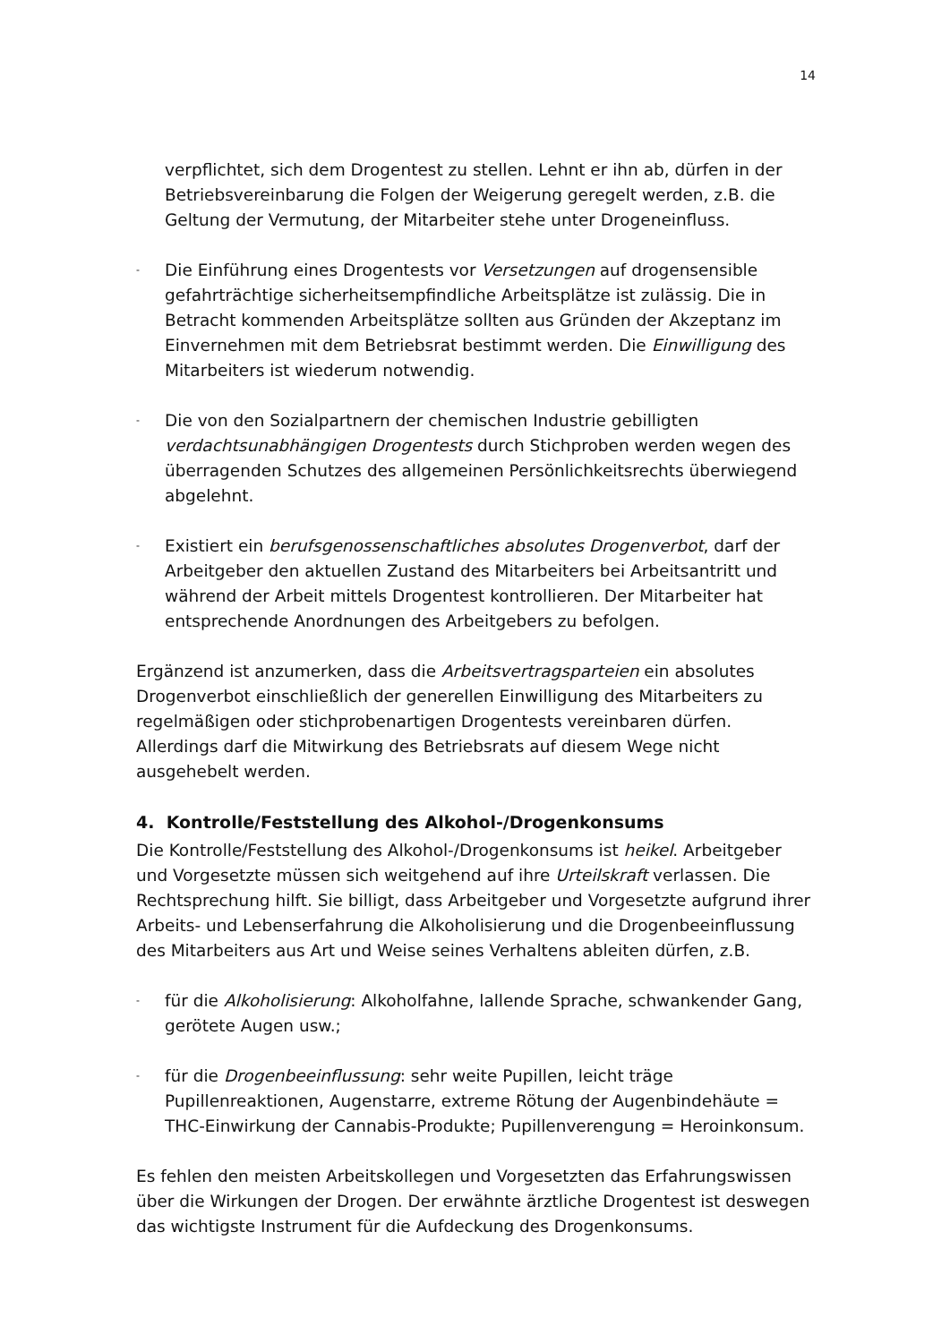14
verpflichtet, sich dem Drogentest zu stellen. Lehnt er ihn ab, dürfen in der Betriebsvereinbarung die Folgen der Weigerung geregelt werden, z.B. die Geltung der Vermutung, der Mitarbeiter stehe unter Drogeneinfluss.
-
Die Einführung eines Drogentests vor Versetzungen auf drogensensible gefahrträchtige sicherheitsempfindliche Arbeitsplätze ist zulässig. Die in Betracht kommenden Arbeitsplätze sollten aus Gründen der Akzeptanz im Einvernehmen mit dem Betriebsrat bestimmt werden. Die Einwilligung des Mitarbeiters ist wiederum notwendig.
-
Die von den Sozialpartnern der chemischen Industrie gebilligten verdachtsunabhängigen Drogentests durch Stichproben werden wegen des überragenden Schutzes des allgemeinen Persönlichkeitsrechts überwiegend abgelehnt.
-
Existiert ein berufsgenossenschaftliches absolutes Drogenverbot, darf der Arbeitgeber den aktuellen Zustand des Mitarbeiters bei Arbeitsantritt und während der Arbeit mittels Drogentest kontrollieren. Der Mitarbeiter hat entsprechende Anordnungen des Arbeitgebers zu befolgen.
Ergänzend ist anzumerken, dass die Arbeitsvertragsparteien ein absolutes Drogenverbot einschließlich der generellen Einwilligung des Mitarbeiters zu regelmäßigen oder stichprobenartigen Drogentests vereinbaren dürfen. Allerdings darf die Mitwirkung des Betriebsrats auf diesem Wege nicht ausgehebelt werden.
4. Kontrolle/Feststellung des Alkohol-/Drogenkonsums
Die Kontrolle/Feststellung des Alkohol-/Drogenkonsums ist heikel. Arbeitgeber und Vorgesetzte müssen sich weitgehend auf ihre Urteilskraft verlassen. Die Rechtsprechung hilft. Sie billigt, dass Arbeitgeber und Vorgesetzte aufgrund ihrer Arbeits- und Lebenserfahrung die Alkoholisierung und die Drogenbeeinflussung des Mitarbeiters aus Art und Weise seines Verhaltens ableiten dürfen, z.B.
-
für die Alkoholisierung: Alkoholfahne, lallende Sprache, schwankender Gang, gerötete Augen usw.;
-
für die Drogenbeeinflussung: sehr weite Pupillen, leicht träge Pupillenreaktionen, Augenstarre, extreme Rötung der Augenbindehäute = THC-Einwirkung der Cannabis-Produkte; Pupillenverengung = Heroinkonsum.
Es fehlen den meisten Arbeitskollegen und Vorgesetzten das Erfahrungswissen über die Wirkungen der Drogen. Der erwähnte ärztliche Drogentest ist deswegen das wichtigste Instrument für die Aufdeckung des Drogenkonsums.